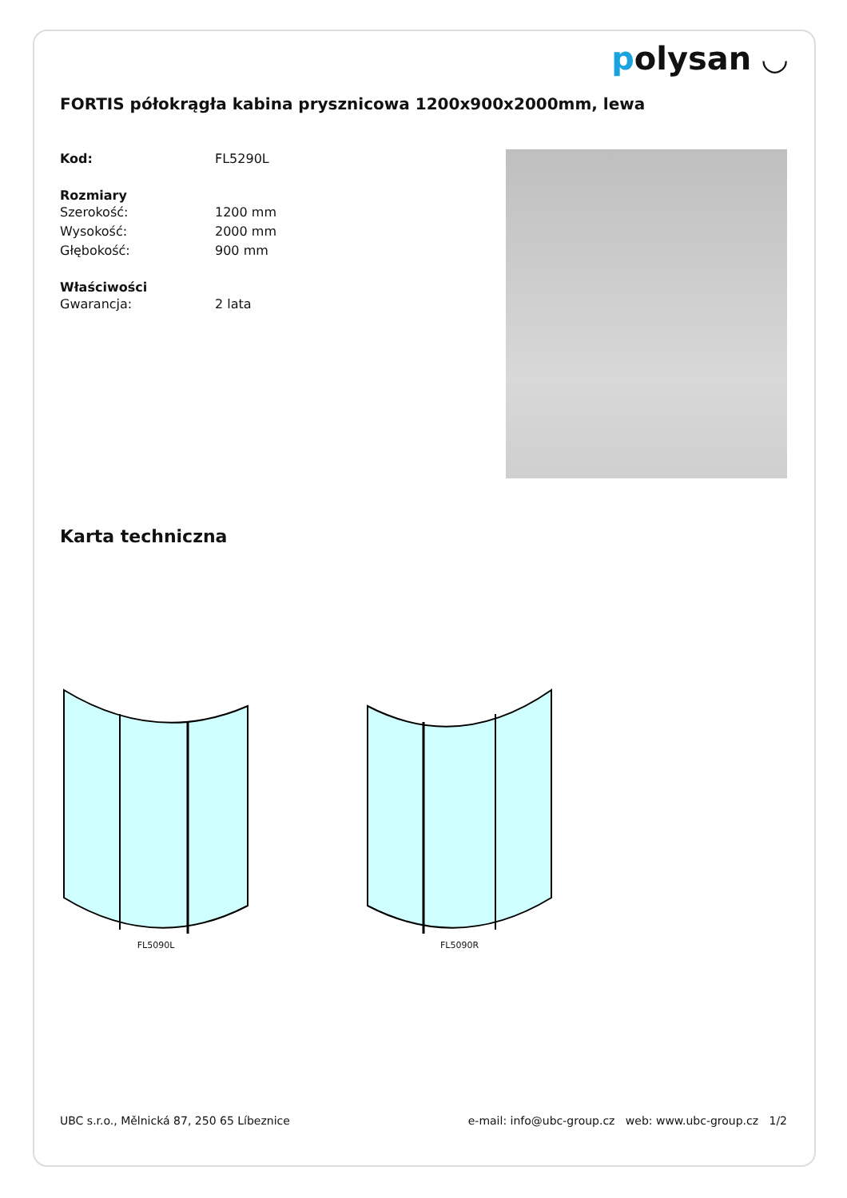polysan ◡
FORTIS półokrągła kabina prysznicowa 1200x900x2000mm, lewa
Kod: FL5290L
Rozmiary
Szerokość: 1200 mm
Wysokość: 2000 mm
Głębokość: 900 mm
Właściwości
Gwarancja: 2 lata
Karta techniczna
FL5090L FL5090R
UBC s.r.o., Mělnická 87, 250 65 Líbeznice e-mail: info@ubc-group.cz web: www.ubc-group.cz 1/2